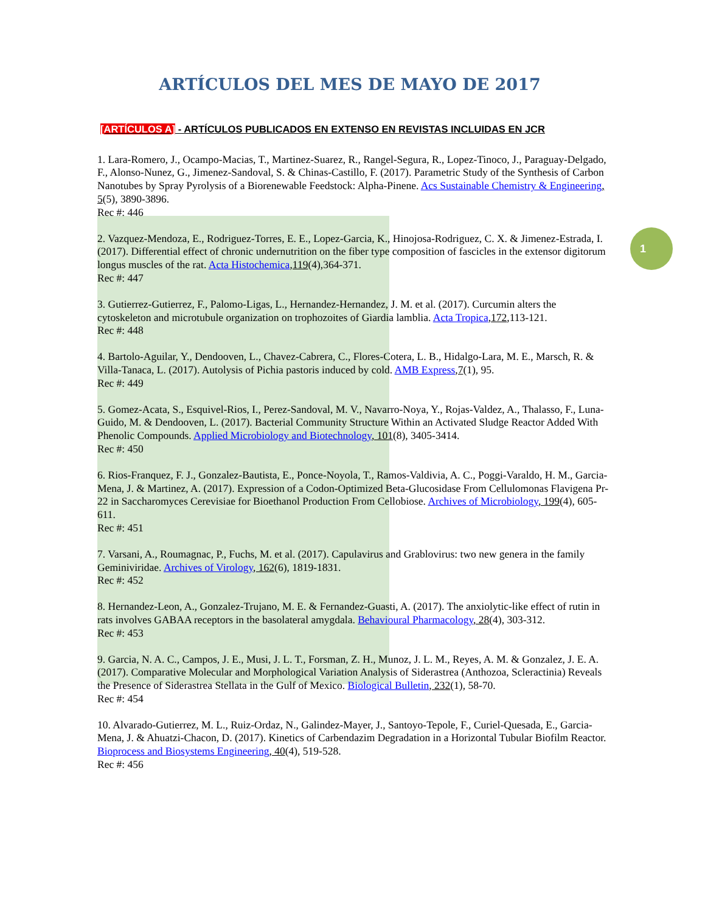1
ARTÍCULOS DEL MES DE MAYO DE 2017
[ARTÍCULOS A] - ARTÍCULOS PUBLICADOS EN EXTENSO EN REVISTAS INCLUIDAS EN JCR
1. Lara-Romero, J., Ocampo-Macias, T., Martinez-Suarez, R., Rangel-Segura, R., Lopez-Tinoco, J., Paraguay-Delgado, F., Alonso-Nunez, G., Jimenez-Sandoval, S. & Chinas-Castillo, F. (2017). Parametric Study of the Synthesis of Carbon Nanotubes by Spray Pyrolysis of a Biorenewable Feedstock: Alpha-Pinene. Acs Sustainable Chemistry & Engineering, 5(5), 3890-3896.
Rec #: 446
2. Vazquez-Mendoza, E., Rodriguez-Torres, E. E., Lopez-Garcia, K., Hinojosa-Rodriguez, C. X. & Jimenez-Estrada, I. (2017). Differential effect of chronic undernutrition on the fiber type composition of fascicles in the extensor digitorum longus muscles of the rat. Acta Histochemica,119(4),364-371.
Rec #: 447
3. Gutierrez-Gutierrez, F., Palomo-Ligas, L., Hernandez-Hernandez, J. M. et al. (2017). Curcumin alters the cytoskeleton and microtubule organization on trophozoites of Giardia lamblia. Acta Tropica,172,113-121.
Rec #: 448
4. Bartolo-Aguilar, Y., Dendooven, L., Chavez-Cabrera, C., Flores-Cotera, L. B., Hidalgo-Lara, M. E., Marsch, R. & Villa-Tanaca, L. (2017). Autolysis of Pichia pastoris induced by cold. AMB Express,7(1), 95.
Rec #: 449
5. Gomez-Acata, S., Esquivel-Rios, I., Perez-Sandoval, M. V., Navarro-Noya, Y., Rojas-Valdez, A., Thalasso, F., Luna-Guido, M. & Dendooven, L. (2017). Bacterial Community Structure Within an Activated Sludge Reactor Added With Phenolic Compounds. Applied Microbiology and Biotechnology, 101(8), 3405-3414.
Rec #: 450
6. Rios-Franquez, F. J., Gonzalez-Bautista, E., Ponce-Noyola, T., Ramos-Valdivia, A. C., Poggi-Varaldo, H. M., Garcia-Mena, J. & Martinez, A. (2017). Expression of a Codon-Optimized Beta-Glucosidase From Cellulomonas Flavigena Pr-22 in Saccharomyces Cerevisiae for Bioethanol Production From Cellobiose. Archives of Microbiology, 199(4), 605-611.
Rec #: 451
7. Varsani, A., Roumagnac, P., Fuchs, M. et al. (2017). Capulavirus and Grablovirus: two new genera in the family Geminiviridae. Archives of Virology, 162(6), 1819-1831.
Rec #: 452
8. Hernandez-Leon, A., Gonzalez-Trujano, M. E. & Fernandez-Guasti, A. (2017). The anxiolytic-like effect of rutin in rats involves GABAA receptors in the basolateral amygdala. Behavioural Pharmacology, 28(4), 303-312.
Rec #: 453
9. Garcia, N. A. C., Campos, J. E., Musi, J. L. T., Forsman, Z. H., Munoz, J. L. M., Reyes, A. M. & Gonzalez, J. E. A. (2017). Comparative Molecular and Morphological Variation Analysis of Siderastrea (Anthozoa, Scleractinia) Reveals the Presence of Siderastrea Stellata in the Gulf of Mexico. Biological Bulletin, 232(1), 58-70.
Rec #: 454
10. Alvarado-Gutierrez, M. L., Ruiz-Ordaz, N., Galindez-Mayer, J., Santoyo-Tepole, F., Curiel-Quesada, E., Garcia-Mena, J. & Ahuatzi-Chacon, D. (2017). Kinetics of Carbendazim Degradation in a Horizontal Tubular Biofilm Reactor. Bioprocess and Biosystems Engineering, 40(4), 519-528.
Rec #: 456